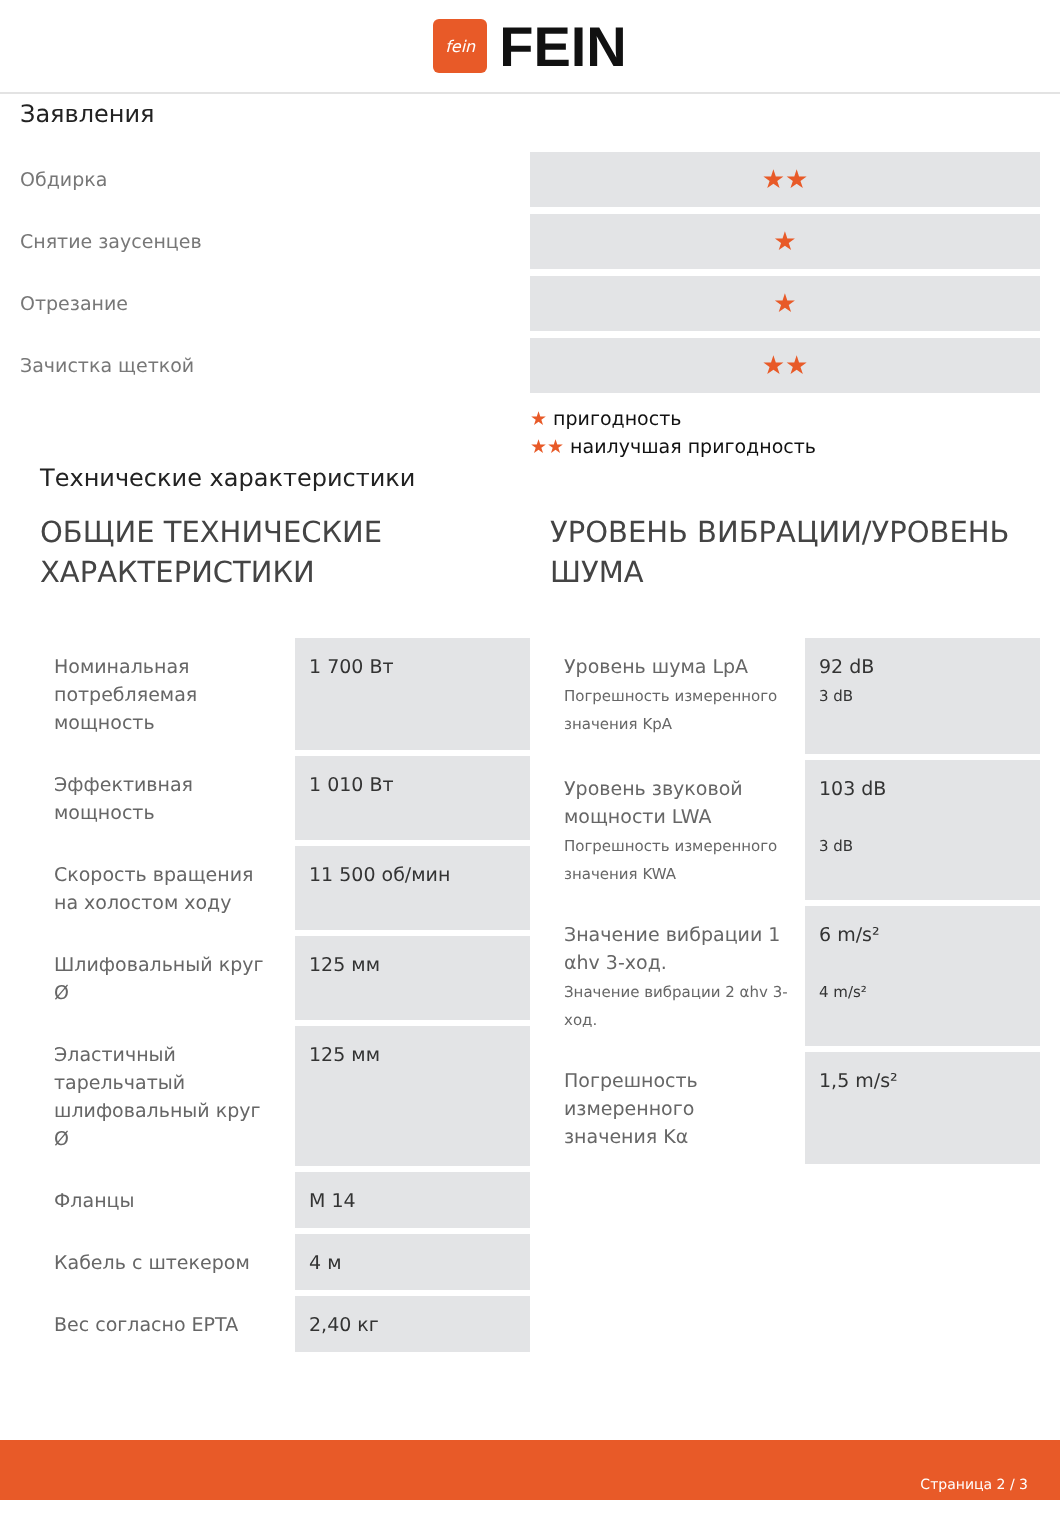fein
FEIN
Заявления
Обдирка
★★
Снятие заусенцев
★
Отрезание
★
Зачистка щеткой
★★
★ пригодность
★★ наилучшая пригодность
Технические характеристики
ОБЩИЕ ТЕХНИЧЕСКИЕ ХАРАКТЕРИСТИКИ
| Номинальная потребляемая мощность | 1 700 Вт |
| Эффективная мощность | 1 010 Вт |
| Скорость вращения на холостом ходу | 11 500 об/мин |
| Шлифовальный круг Ø | 125 мм |
| Эластичный тарельчатый шлифовальный круг Ø | 125 мм |
| Фланцы | M 14 |
| Кабель с штекером | 4 м |
| Вес согласно EPTA | 2,40 кг |
УРОВЕНЬ ВИБРАЦИИ/УРОВЕНЬ ШУМА
| Уровень шума LpA Погрешность измеренного значения KpA | 92 dB 3 dB |
| Уровень звуковой мощности LWA Погрешность измеренного значения KWA | 103 dB 3 dB |
| Значение вибрации 1 αhv 3-ход. Значение вибрации 2 αhv 3-ход. | 6 m/s² 4 m/s² |
| Погрешность измеренного значения Kα | 1,5 m/s² |
Страница 2 / 3